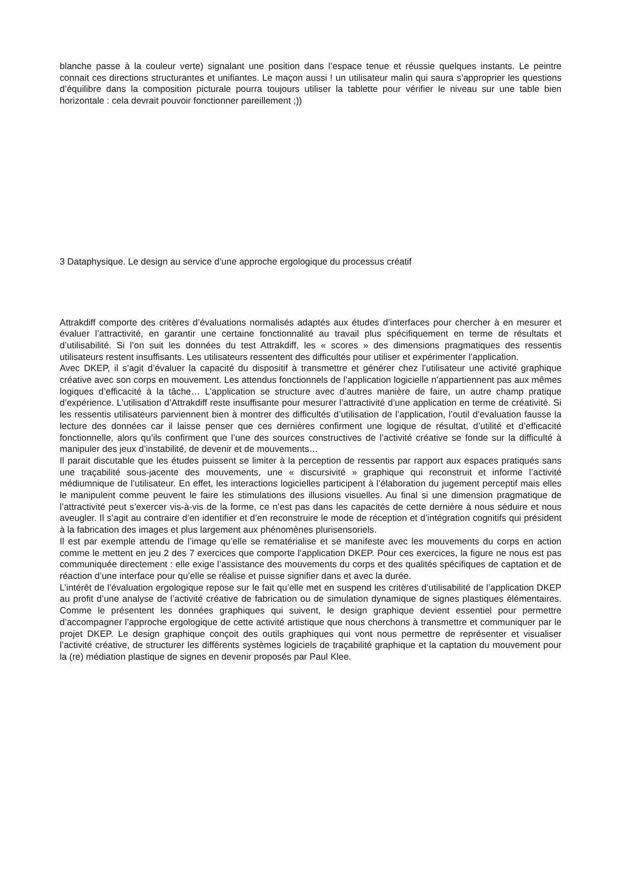blanche passe à la couleur verte) signalant une position dans l’espace tenue et réussie quelques instants. Le peintre connait ces directions structurantes et unifiantes. Le maçon aussi ! un utilisateur malin qui saura s’approprier les questions d’équilibre dans la composition picturale pourra toujours utiliser la tablette pour vérifier le niveau sur une table bien horizontale : cela devrait pouvoir fonctionner pareillement ;))
3 Dataphysique. Le design au service d’une approche ergologique du processus créatif
Attrakdiff comporte des critères d’évaluations normalisés adaptés aux études d’interfaces pour chercher à en mesurer et évaluer l’attractivité, en garantir une certaine fonctionnalité au travail plus spécifiquement en terme de résultats et d’utilisabilité. Si l’on suit les données du test Attrakdiff, les « scores » des dimensions pragmatiques des ressentis utilisateurs restent insuffisants. Les utilisateurs ressentent des difficultés pour utiliser et expérimenter l’application.
Avec DKEP, il s’agit d’évaluer la capacité du dispositif à transmettre et générer chez l’utilisateur une activité graphique créative avec son corps en mouvement. Les attendus fonctionnels de l’application logicielle n’appartiennent pas aux mêmes logiques d’efficacité à la tâche… L’application se structure avec d’autres manière de faire, un autre champ pratique d’expérience. L’utilisation d’Attrakdiff reste insuffisante pour mesurer l’attractivité d’une application en terme de créativité. Si les ressentis utilisateurs parviennent bien à montrer des difficultés d’utilisation de l’application, l’outil d’evaluation fausse la lecture des données car il laisse penser que ces dernières confirment une logique de résultat, d’utilité et d’efficacité fonctionnelle, alors qu’ils confirment que l’une des sources constructives de l’activité créative se fonde sur la difficulté à manipuler des jeux d’instabilité, de devenir et de mouvements…
Il parait discutable que les études puissent se limiter à la perception de ressentis par rapport aux espaces pratiqués sans une traçabilité sous-jacente des mouvements, une « discursivité » graphique qui reconstruit et informe l’activité médiumnique de l’utilisateur. En effet, les interactions logicielles participent à l’élaboration du jugement perceptif mais elles le manipulent comme peuvent le faire les stimulations des illusions visuelles. Au final si une dimension pragmatique de l’attractivité peut s’exercer vis-à-vis de la forme, ce n’est pas dans les capacités de cette dernière à nous séduire et nous aveugler. Il s’agit au contraire d’en identifier et d’en reconstruire le mode de réception et d’intégration cognitifs qui président à la fabrication des images et plus largement aux phénomènes plurisensoriels.
Il est par exemple attendu de l’image qu’elle se rematérialise et se manifeste avec les mouvements du corps en action comme le mettent en jeu 2 des 7 exercices que comporte l’application DKEP. Pour ces exercices, la figure ne nous est pas communiquée directement : elle exige l’assistance des mouvements du corps et des qualités spécifiques de captation et de réaction d’une interface pour qu’elle se réalise et puisse signifier dans et avec la durée.
L’intérêt de l’évaluation ergologique repose sur le fait qu’elle met en suspend les critères d’utilisabilité de l’application DKEP au profit d’une analyse de l’activité créative de fabrication ou de simulation dynamique de signes plastiques élémentaires. Comme le présentent les données graphiques qui suivent, le design graphique devient essentiel pour permettre d’accompagner l’approche ergologique de cette activité artistique que nous cherchons à transmettre et communiquer par le projet DKEP. Le design graphique conçoit des outils graphiques qui vont nous permettre de représenter et visualiser l’activité créative, de structurer les différents systèmes logiciels de traçabilité graphique et la captation du mouvement pour la (re) médiation plastique de signes en devenir proposés par Paul Klee.